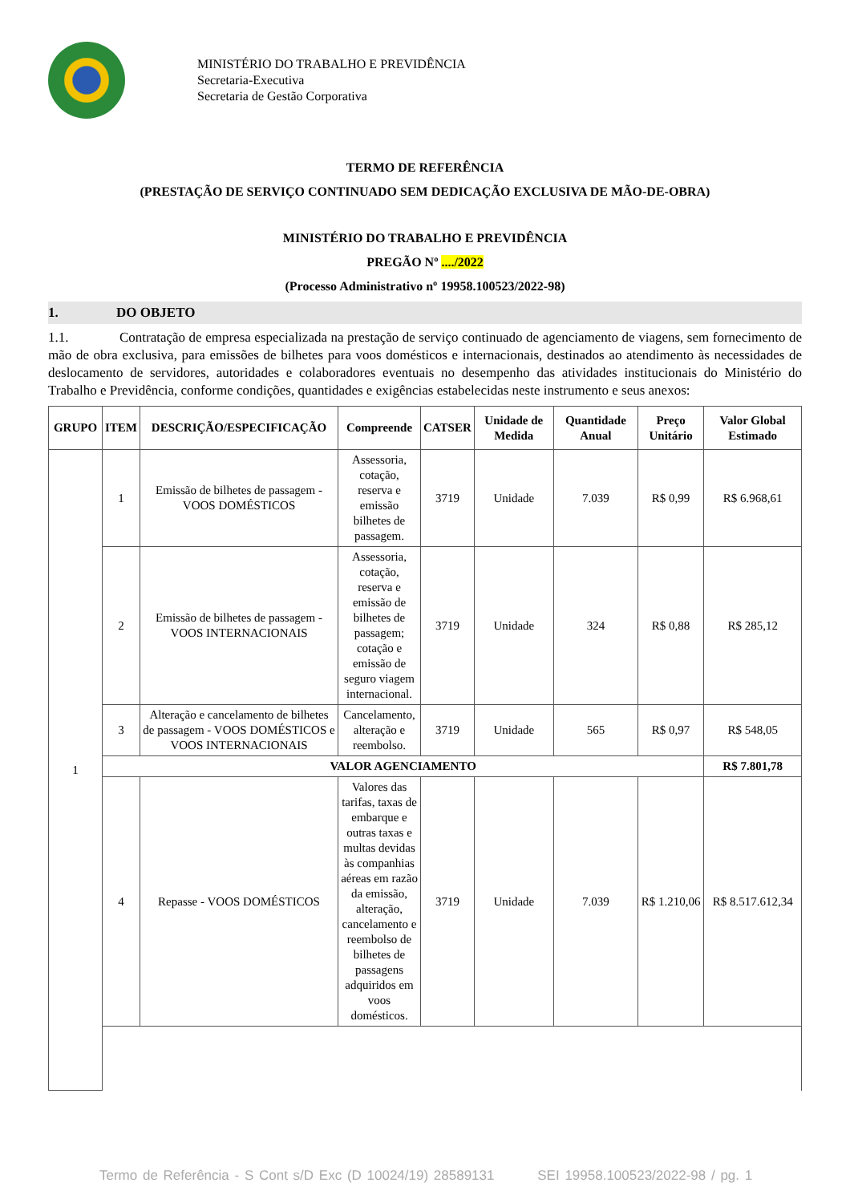MINISTÉRIO DO TRABALHO E PREVIDÊNCIA
Secretaria-Executiva
Secretaria de Gestão Corporativa
TERMO DE REFERÊNCIA
(PRESTAÇÃO DE SERVIÇO CONTINUADO SEM DEDICAÇÃO EXCLUSIVA DE MÃO-DE-OBRA)
MINISTÉRIO DO TRABALHO E PREVIDÊNCIA
PREGÃO Nº ..../2022
(Processo Administrativo nº 19958.100523/2022-98)
1. DO OBJETO
1.1. Contratação de empresa especializada na prestação de serviço continuado de agenciamento de viagens, sem fornecimento de mão de obra exclusiva, para emissões de bilhetes para voos domésticos e internacionais, destinados ao atendimento às necessidades de deslocamento de servidores, autoridades e colaboradores eventuais no desempenho das atividades institucionais do Ministério do Trabalho e Previdência, conforme condições, quantidades e exigências estabelecidas neste instrumento e seus anexos:
| GRUPO | ITEM | DESCRIÇÃO/ESPECIFICAÇÃO | Compreende | CATSER | Unidade de Medida | Quantidade Anual | Preço Unitário | Valor Global Estimado |
| --- | --- | --- | --- | --- | --- | --- | --- | --- |
| 1 | 1 | Emissão de bilhetes de passagem - VOOS DOMÉSTICOS | Assessoria, cotação, reserva e emissão bilhetes de passagem. | 3719 | Unidade | 7.039 | R$ 0,99 | R$ 6.968,61 |
| | 2 | Emissão de bilhetes de passagem - VOOS INTERNACIONAIS | Assessoria, cotação, reserva e emissão de bilhetes de passagem; cotação e emissão de seguro viagem internacional. | 3719 | Unidade | 324 | R$ 0,88 | R$ 285,12 |
| | 3 | Alteração e cancelamento de bilhetes de passagem - VOOS DOMÉSTICOS e VOOS INTERNACIONAIS | Cancelamento, alteração e reembolso. | 3719 | Unidade | 565 | R$ 0,97 | R$ 548,05 |
| | VALOR AGENCIAMENTO | | | | | | | R$ 7.801,78 |
| | 4 | Repasse - VOOS DOMÉSTICOS | Valores das tarifas, taxas de embarque e outras taxas e multas devidas às companhias aéreas em razão da emissão, alteração, cancelamento e reembolso de bilhetes de passagens adquiridos em voos domésticos. | 3719 | Unidade | 7.039 | R$ 1.210,06 | R$ 8.517.612,34 |
Termo de Referência - S Cont s/D Exc (D 10024/19) 28589131 SEI 19958.100523/2022-98 / pg. 1